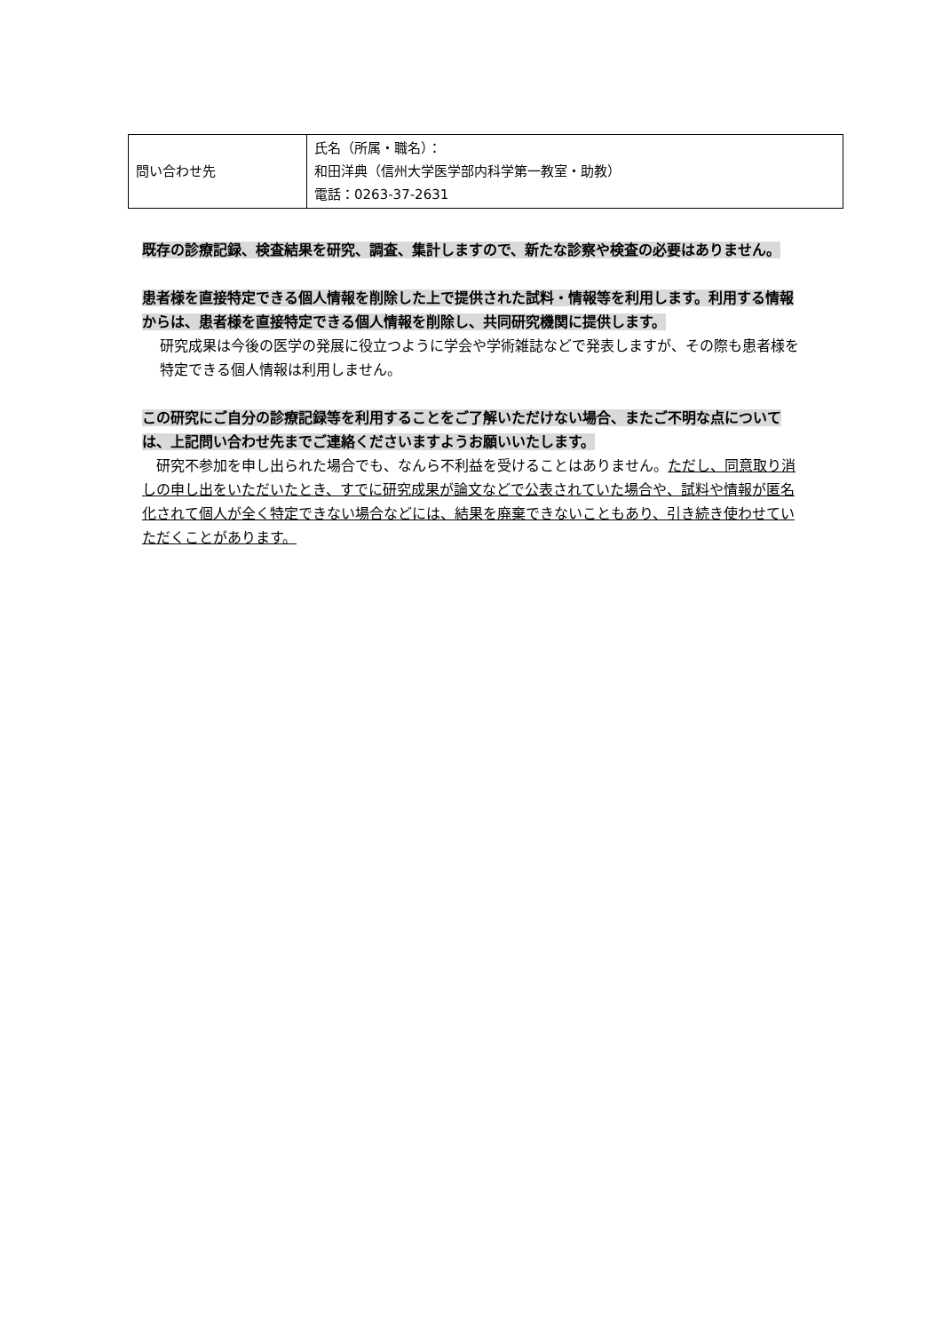| 問い合わせ先 | 氏名（所属・職名）： 和田洋典（信州大学医学部内科学第一教室・助教） 電話：0263-37-2631 |
既存の診療記録、検査結果を研究、調査、集計しますので、新たな診察や検査の必要はありません。
患者様を直接特定できる個人情報を削除した上で提供された試料・情報等を利用します。利用する情報からは、患者様を直接特定できる個人情報を削除し、共同研究機関に提供します。
研究成果は今後の医学の発展に役立つように学会や学術雑誌などで発表しますが、その際も患者様を特定できる個人情報は利用しません。
この研究にご自分の診療記録等を利用することをご了解いただけない場合、またご不明な点については、上記問い合わせ先までご連絡くださいますようお願いいたします。
　研究不参加を申し出られた場合でも、なんら不利益を受けることはありません。ただし、同意取り消しの申し出をいただいたとき、すでに研究成果が論文などで公表されていた場合や、試料や情報が匿名化されて個人が全く特定できない場合などには、結果を廃棄できないこともあり、引き続き使わせていただくことがあります。